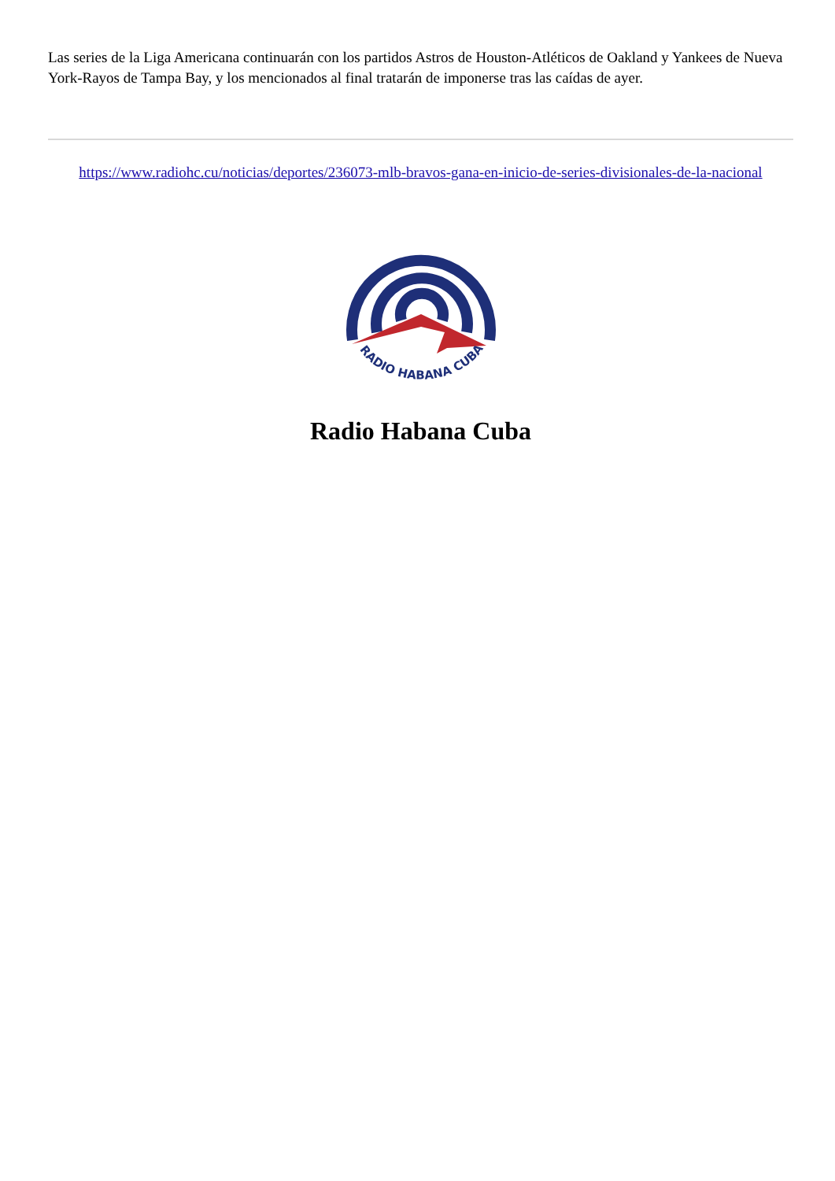Las series de la Liga Americana continuarán con los partidos Astros de Houston-Atléticos de Oakland y Yankees de Nueva York-Rayos de Tampa Bay, y los mencionados al final tratarán de imponerse tras las caídas de ayer.
https://www.radiohc.cu/noticias/deportes/236073-mlb-bravos-gana-en-inicio-de-series-divisionales-de-la-nacional
RADIO HABANA CUBA
Radio Habana Cuba